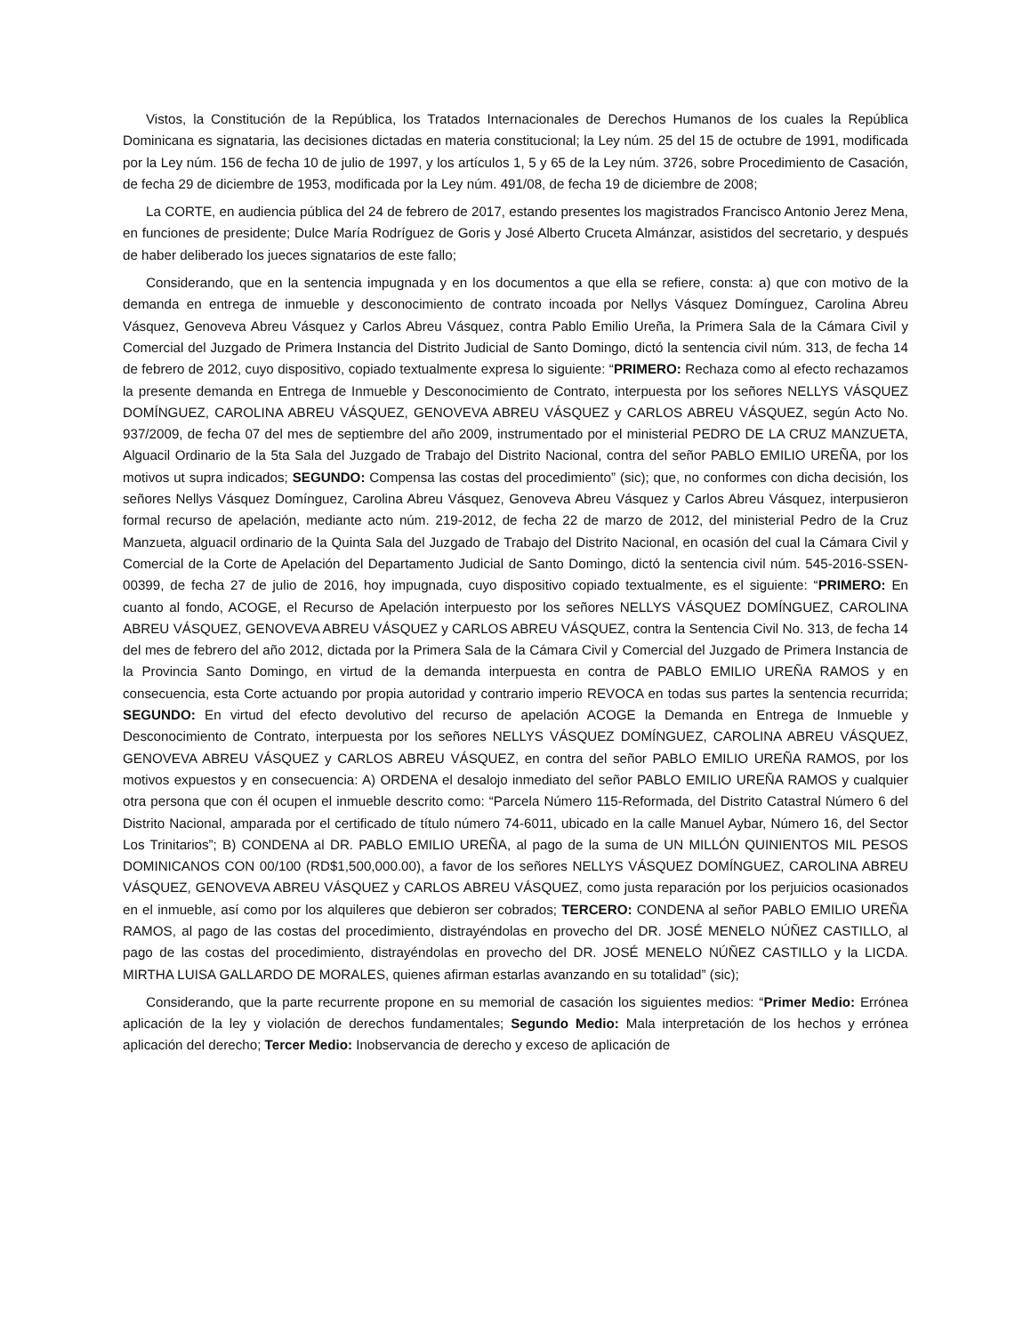Vistos, la Constitución de la República, los Tratados Internacionales de Derechos Humanos de los cuales la República Dominicana es signataria, las decisiones dictadas en materia constitucional; la Ley núm. 25 del 15 de octubre de 1991, modificada por la Ley núm. 156 de fecha 10 de julio de 1997, y los artículos 1, 5 y 65 de la Ley núm. 3726, sobre Procedimiento de Casación, de fecha 29 de diciembre de 1953, modificada por la Ley núm. 491/08, de fecha 19 de diciembre de 2008;
La CORTE, en audiencia pública del 24 de febrero de 2017, estando presentes los magistrados Francisco Antonio Jerez Mena, en funciones de presidente; Dulce María Rodríguez de Goris y José Alberto Cruceta Almánzar, asistidos del secretario, y después de haber deliberado los jueces signatarios de este fallo;
Considerando, que en la sentencia impugnada y en los documentos a que ella se refiere, consta: a) que con motivo de la demanda en entrega de inmueble y desconocimiento de contrato incoada por Nellys Vásquez Domínguez, Carolina Abreu Vásquez, Genoveva Abreu Vásquez y Carlos Abreu Vásquez, contra Pablo Emilio Ureña, la Primera Sala de la Cámara Civil y Comercial del Juzgado de Primera Instancia del Distrito Judicial de Santo Domingo, dictó la sentencia civil núm. 313, de fecha 14 de febrero de 2012, cuyo dispositivo, copiado textualmente expresa lo siguiente: “PRIMERO: Rechaza como al efecto rechazamos la presente demanda en Entrega de Inmueble y Desconocimiento de Contrato, interpuesta por los señores NELLYS VÁSQUEZ DOMÍNGUEZ, CAROLINA ABREU VÁSQUEZ, GENOVEVA ABREU VÁSQUEZ y CARLOS ABREU VÁSQUEZ, según Acto No. 937/2009, de fecha 07 del mes de septiembre del año 2009, instrumentado por el ministerial PEDRO DE LA CRUZ MANZUETA, Alguacil Ordinario de la 5ta Sala del Juzgado de Trabajo del Distrito Nacional, contra del señor PABLO EMILIO UREÑA, por los motivos ut supra indicados; SEGUNDO: Compensa las costas del procedimiento” (sic); que, no conformes con dicha decisión, los señores Nellys Vásquez Domínguez, Carolina Abreu Vásquez, Genoveva Abreu Vásquez y Carlos Abreu Vásquez, interpusieron formal recurso de apelación, mediante acto núm. 219-2012, de fecha 22 de marzo de 2012, del ministerial Pedro de la Cruz Manzueta, alguacil ordinario de la Quinta Sala del Juzgado de Trabajo del Distrito Nacional, en ocasión del cual la Cámara Civil y Comercial de la Corte de Apelación del Departamento Judicial de Santo Domingo, dictó la sentencia civil núm. 545-2016-SSEN-00399, de fecha 27 de julio de 2016, hoy impugnada, cuyo dispositivo copiado textualmente, es el siguiente: “PRIMERO: En cuanto al fondo, ACOGE, el Recurso de Apelación interpuesto por los señores NELLYS VÁSQUEZ DOMÍNGUEZ, CAROLINA ABREU VÁSQUEZ, GENOVEVA ABREU VÁSQUEZ y CARLOS ABREU VÁSQUEZ, contra la Sentencia Civil No. 313, de fecha 14 del mes de febrero del año 2012, dictada por la Primera Sala de la Cámara Civil y Comercial del Juzgado de Primera Instancia de la Provincia Santo Domingo, en virtud de la demanda interpuesta en contra de PABLO EMILIO UREÑA RAMOS y en consecuencia, esta Corte actuando por propia autoridad y contrario imperio REVOCA en todas sus partes la sentencia recurrida; SEGUNDO: En virtud del efecto devolutivo del recurso de apelación ACOGE la Demanda en Entrega de Inmueble y Desconocimiento de Contrato, interpuesta por los señores NELLYS VÁSQUEZ DOMÍNGUEZ, CAROLINA ABREU VÁSQUEZ, GENOVEVA ABREU VÁSQUEZ y CARLOS ABREU VÁSQUEZ, en contra del señor PABLO EMILIO UREÑA RAMOS, por los motivos expuestos y en consecuencia: A) ORDENA el desalojo inmediato del señor PABLO EMILIO UREÑA RAMOS y cualquier otra persona que con él ocupen el inmueble descrito como: “Parcela Número 115-Reformada, del Distrito Catastral Número 6 del Distrito Nacional, amparada por el certificado de título número 74-6011, ubicado en la calle Manuel Aybar, Número 16, del Sector Los Trinitarios”; B) CONDENA al DR. PABLO EMILIO UREÑA, al pago de la suma de UN MILLÓN QUINIENTOS MIL PESOS DOMINICANOS CON 00/100 (RD$1,500,000.00), a favor de los señores NELLYS VÁSQUEZ DOMÍNGUEZ, CAROLINA ABREU VÁSQUEZ, GENOVEVA ABREU VÁSQUEZ y CARLOS ABREU VÁSQUEZ, como justa reparación por los perjuicios ocasionados en el inmueble, así como por los alquileres que debieron ser cobrados; TERCERO: CONDENA al señor PABLO EMILIO UREÑA RAMOS, al pago de las costas del procedimiento, distrayéndolas en provecho del DR. JOSÉ MENELO NÚÑEZ CASTILLO, al pago de las costas del procedimiento, distrayéndolas en provecho del DR. JOSÉ MENELO NÚÑEZ CASTILLO y la LICDA. MIRTHA LUISA GALLARDO DE MORALES, quienes afirman estarlas avanzando en su totalidad” (sic);
Considerando, que la parte recurrente propone en su memorial de casación los siguientes medios: “Primer Medio: Errónea aplicación de la ley y violación de derechos fundamentales; Segundo Medio: Mala interpretación de los hechos y errónea aplicación del derecho; Tercer Medio: Inobservancia de derecho y exceso de aplicación de